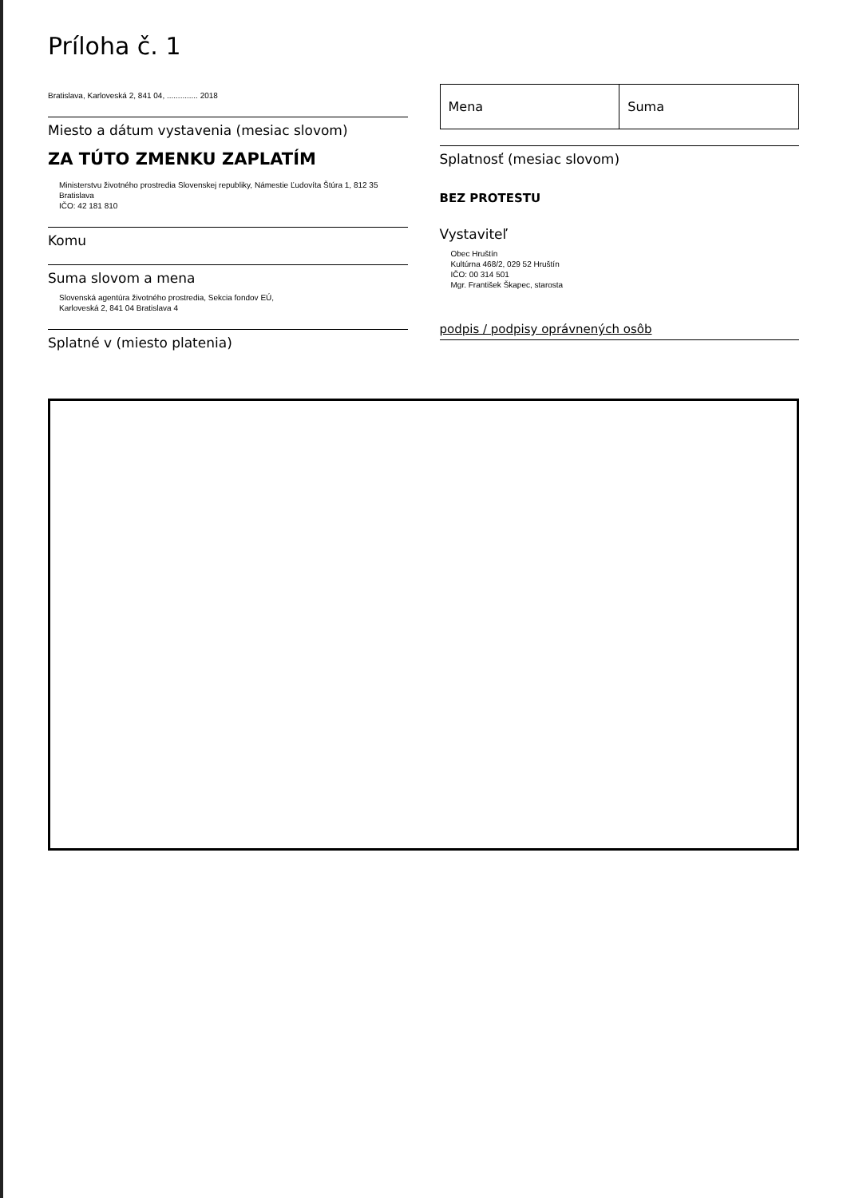Príloha č. 1
Bratislava, Karloveská 2, 841 04, .............. 2018
Miesto a dátum vystavenia (mesiac slovom)
ZA TÚTO ZMENKU ZAPLATÍM
Ministerstvu životného prostredia Slovenskej republiky, Námestie Ľudovíta Štúra 1, 812 35 Bratislava
IČO: 42 181 810
Komu
Suma slovom a mena
Slovenská agentúra životného prostredia, Sekcia fondov EÚ,
Karloveská 2, 841 04 Bratislava 4
Splatné v (miesto platenia)
| Mena | Suma |
Splatnosť (mesiac slovom)
BEZ PROTESTU
Vystaviteľ
Obec Hruštín
Kultúrna 468/2, 029 52 Hruštín
IČO: 00 314 501
Mgr. František Škapec, starosta
podpis / podpisy oprávnených osôb